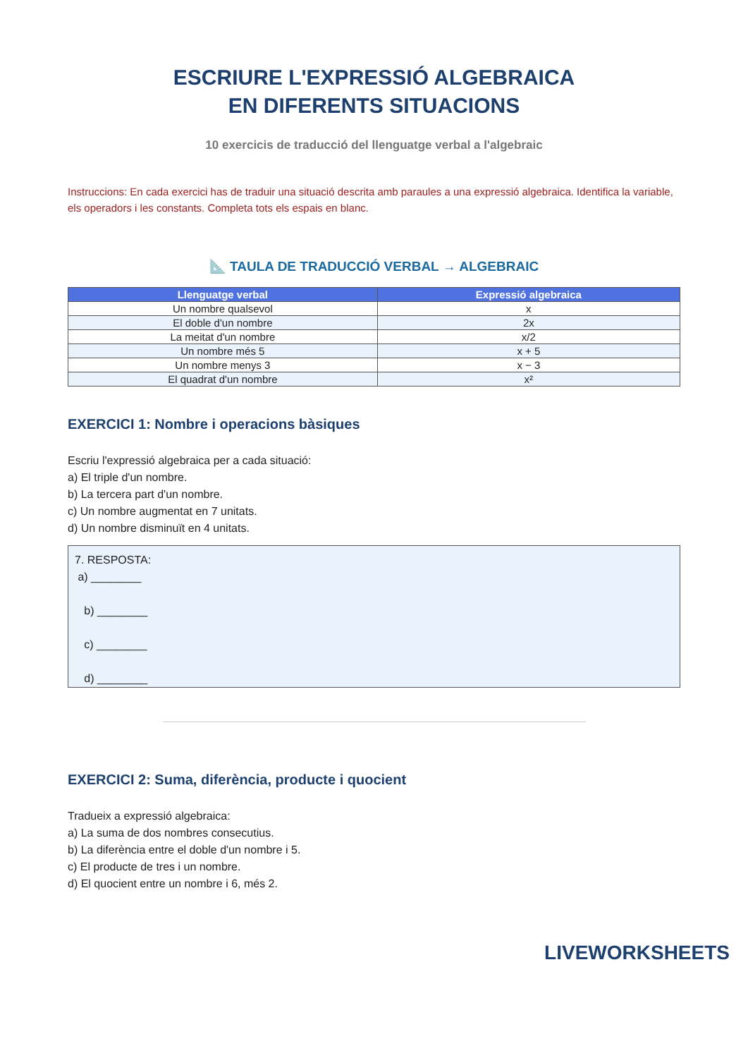ESCRIURE L'EXPRESSIÓ ALGEBRAICA
EN DIFERENTS SITUACIONS
10 exercicis de traducció del llenguatge verbal a l'algebraic
Instruccions: En cada exercici has de traduir una situació descrita amb paraules a una expressió algebraica. Identifica la variable, els operadors i les constants. Completa tots els espais en blanc.
📐 TAULA DE TRADUCCIÓ VERBAL → ALGEBRAIC
| Llenguatge verbal | Expressió algebraica |
| --- | --- |
| Un nombre qualsevol | x |
| El doble d'un nombre | 2x |
| La meitat d'un nombre | x/2 |
| Un nombre més 5 | x + 5 |
| Un nombre menys 3 | x − 3 |
| El quadrat d'un nombre | x² |
EXERCICI 1: Nombre i operacions bàsiques
Escriu l'expressió algebraica per a cada situació:
a) El triple d'un nombre.
b) La tercera part d'un nombre.
c) Un nombre augmentat en 7 unitats.
d) Un nombre disminuït en 4 unitats.
7. RESPOSTA:
a) ________
b) ________
c) ________
d) ________
EXERCICI 2: Suma, diferència, producte i quocient
Tradueix a expressió algebraica:
a) La suma de dos nombres consecutius.
b) La diferència entre el doble d'un nombre i 5.
c) El producte de tres i un nombre.
d) El quocient entre un nombre i 6, més 2.
LIVEWORKSHEETS